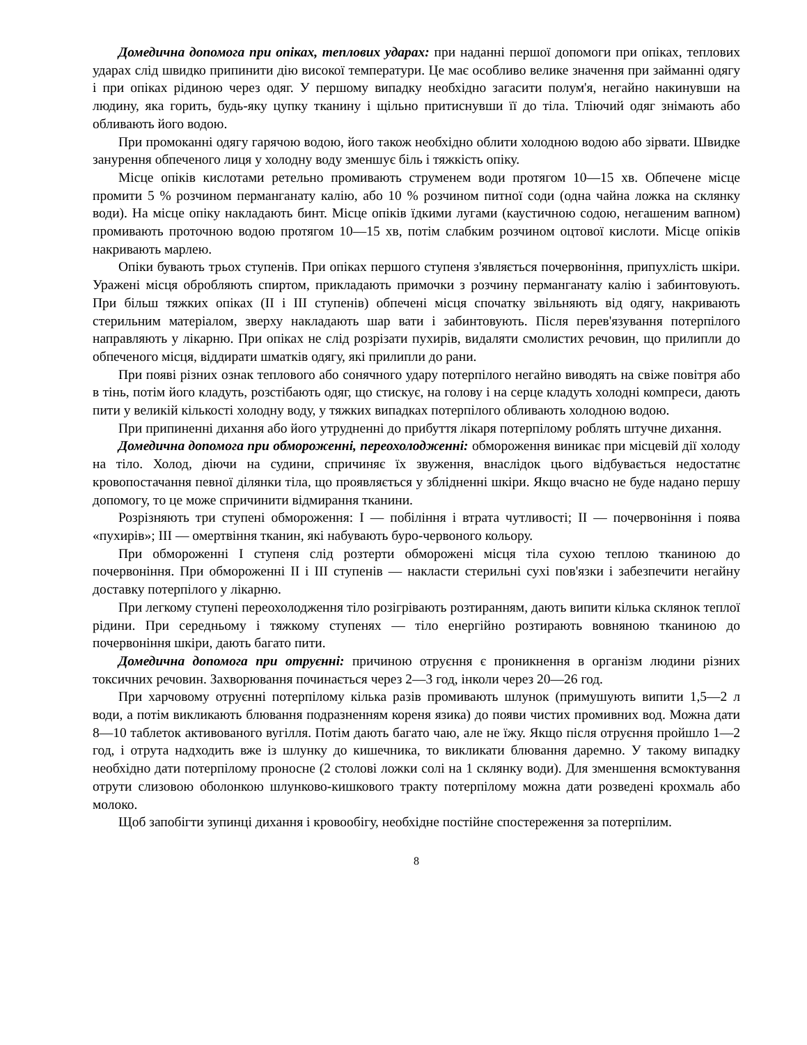Домедична допомога при опіках, теплових ударах: при наданні першої допомоги при опіках, теплових ударах слід швидко припинити дію високої температури. Це має особливо велике значення при займанні одягу і при опіках рідиною через одяг. У першому випадку необхідно загасити полум'я, негайно накинувши на людину, яка горить, будь-яку цупку тканину і щільно притиснувши її до тіла. Тліючий одяг знімають або обливають його водою.
При промоканні одягу гарячою водою, його також необхідно облити холодною водою або зірвати. Швидке занурення обпеченого лиця у холодну воду зменшує біль і тяжкість опіку.
Місце опіків кислотами ретельно промивають струменем води протягом 10—15 хв. Обпечене місце промити 5 % розчином перманганату калію, або 10 % розчином питної соди (одна чайна ложка на склянку води). На місце опіку накладають бинт. Місце опіків їдкими лугами (каустичною содою, негашеним вапном) промивають проточною водою протягом 10—15 хв, потім слабким розчином оцтової кислоти. Місце опіків накривають марлею.
Опіки бувають трьох ступенів. При опіках першого ступеня з'являється почервоніння, припухлість шкіри. Уражені місця обробляють спиртом, прикладають примочки з розчину перманганату калію і забинтовують. При більш тяжких опіках (II і III ступенів) обпечені місця спочатку звільняють від одягу, накривають стерильним матеріалом, зверху накладають шар вати і забинтовують. Після перев'язування потерпілого направляють у лікарню. При опіках не слід розрізати пухирів, видаляти смолистих речовин, що прилипли до обпеченого місця, віддирати шматків одягу, які прилипли до рани.
При появі різних ознак теплового або сонячного удару потерпілого негайно виводять на свіже повітря або в тінь, потім його кладуть, розстібають одяг, що стискує, на голову і на серце кладуть холодні компреси, дають пити у великій кількості холодну воду, у тяжких випадках потерпілого обливають холодною водою.
При припиненні дихання або його утрудненні до прибуття лікаря потерпілому роблять штучне дихання.
Домедична допомога при обмороженні, переохолодженні: обмороження виникає при місцевій дії холоду на тіло. Холод, діючи на судини, спричиняє їх звуження, внаслідок цього відбувається недостатнє кровопостачання певної ділянки тіла, що проявляється у зблідненні шкіри. Якщо вчасно не буде надано першу допомогу, то це може спричинити відмирання тканини.
Розрізняють три ступені обмороження: I — побіління і втрата чутливості; II — почервоніння і поява «пухирів»; III — омертвіння тканин, які набувають буро-червоного кольору.
При обмороженні I ступеня слід розтерти обморожені місця тіла сухою теплою тканиною до почервоніння. При обмороженні II і III ступенів — накласти стерильні сухі пов'язки і забезпечити негайну доставку потерпілого у лікарню.
При легкому ступені переохолодження тіло розігрівають розтиранням, дають випити кілька склянок теплої рідини. При середньому і тяжкому ступенях — тіло енергійно розтирають вовняною тканиною до почервоніння шкіри, дають багато пити.
Домедична допомога при отруєнні: причиною отруєння є проникнення в організм людини різних токсичних речовин. Захворювання починається через 2—3 год, інколи через 20—26 год.
При харчовому отруєнні потерпілому кілька разів промивають шлунок (примушують випити 1,5—2 л води, а потім викликають блювання подразненням кореня язика) до появи чистих промивних вод. Можна дати 8—10 таблеток активованого вугілля. Потім дають багато чаю, але не їжу. Якщо після отруєння пройшло 1—2 год, і отрута надходить вже із шлунку до кишечника, то викликати блювання даремно. У такому випадку необхідно дати потерпілому проносне (2 столові ложки солі на 1 склянку води). Для зменшення всмоктування отрути слизовою оболонкою шлунково-кишкового тракту потерпілому можна дати розведені крохмаль або молоко.
Щоб запобігти зупинці дихання і кровообігу, необхідне постійне спостереження за потерпілим.
8